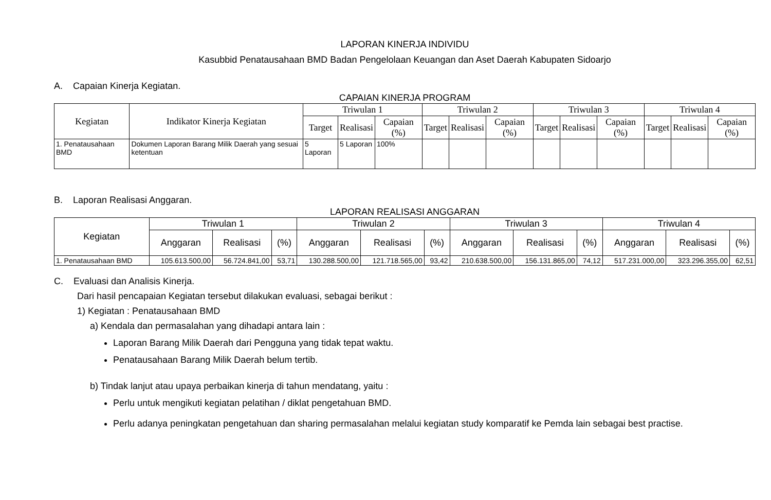LAPORAN KINERJA INDIVIDU
Kasubbid Penatausahaan BMD Badan Pengelolaan Keuangan dan Aset Daerah Kabupaten Sidoarjo
A. Capaian Kinerja Kegiatan.
CAPAIAN KINERJA PROGRAM
| Kegiatan | Indikator Kinerja Kegiatan | Triwulan 1 | | | Triwulan 2 | | | Triwulan 3 | | | Triwulan 4 | | |
| --- | --- | --- | --- | --- | --- | --- | --- | --- | --- | --- | --- | --- | --- |
| | | Target | Realisasi | Capaian (%) | Target | Realisasi | Capaian (%) | Target | Realisasi | Capaian (%) | Target | Realisasi | Capaian (%) |
| 1. Penatausahaan BMD | Dokumen Laporan Barang Milik Daerah yang sesuai ketentuan | 5 Laporan | 5 Laporan | 100% | | | | | | | | | |
B. Laporan Realisasi Anggaran.
LAPORAN REALISASI ANGGARAN
| Kegiatan | Triwulan 1 | | | Triwulan 2 | | | Triwulan 3 | | | Triwulan 4 | | |
| --- | --- | --- | --- | --- | --- | --- | --- | --- | --- | --- | --- | --- |
| | Anggaran | Realisasi | (%) | Anggaran | Realisasi | (%) | Anggaran | Realisasi | (%) | Anggaran | Realisasi | (%) |
| 1. Penatausahaan BMD | 105.613.500,00 | 56.724.841,00 | 53,71 | 130.288.500,00 | 121.718.565,00 | 93,42 | 210.638.500,00 | 156.131.865,00 | 74,12 | 517.231.000,00 | 323.296.355,00 | 62,51 |
C. Evaluasi dan Analisis Kinerja.
Dari hasil pencapaian Kegiatan tersebut dilakukan evaluasi, sebagai berikut :
1) Kegiatan : Penatausahaan BMD
a) Kendala dan permasalahan yang dihadapi antara lain :
Laporan Barang Milik Daerah dari Pengguna yang tidak tepat waktu.
Penatausahaan Barang Milik Daerah belum tertib.
b) Tindak lanjut atau upaya perbaikan kinerja di tahun mendatang, yaitu :
Perlu untuk mengikuti kegiatan pelatihan / diklat pengetahuan BMD.
Perlu adanya peningkatan pengetahuan dan sharing permasalahan melalui kegiatan study komparatif ke Pemda lain sebagai best practise.